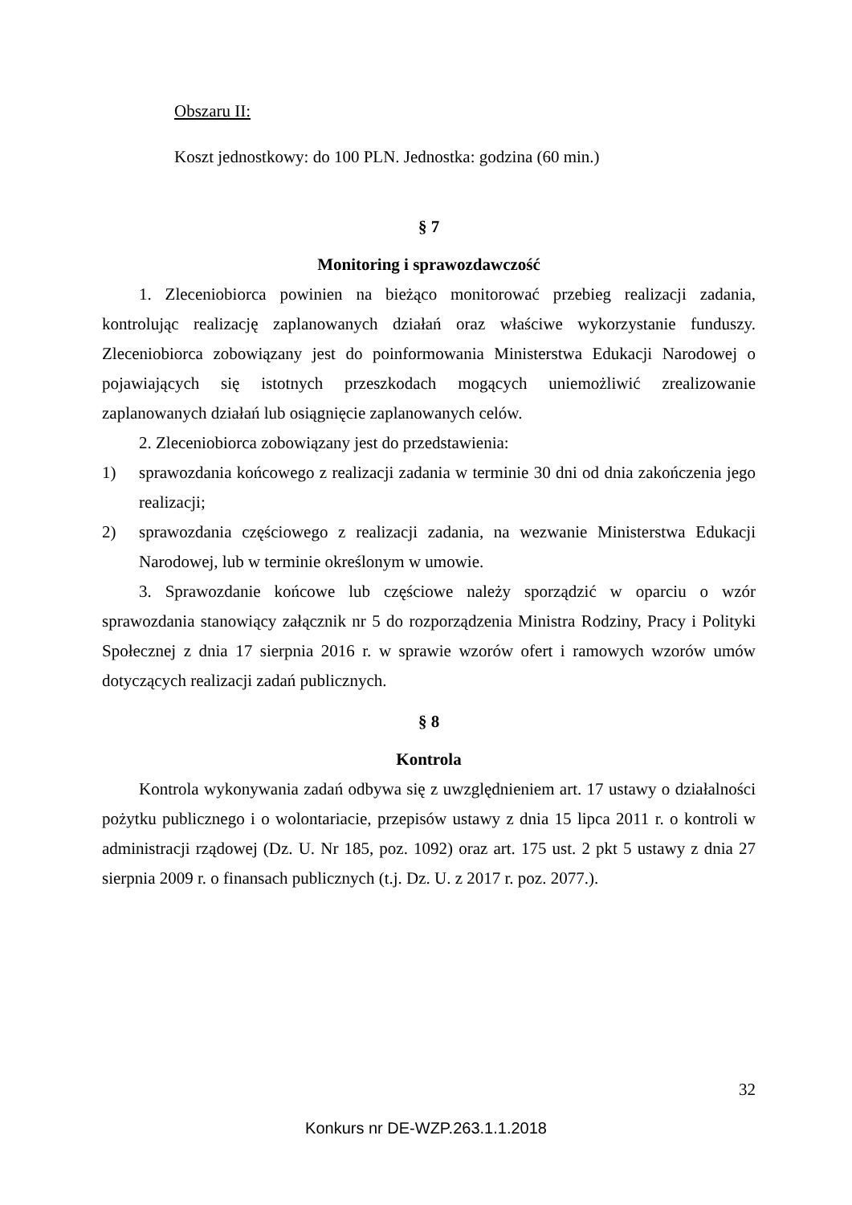Obszaru II:
Koszt jednostkowy: do 100 PLN. Jednostka: godzina (60 min.)
§ 7
Monitoring i sprawozdawczość
1. Zleceniobiorca powinien na bieżąco monitorować przebieg realizacji zadania, kontrolując realizację zaplanowanych działań oraz właściwe wykorzystanie funduszy. Zleceniobiorca zobowiązany jest do poinformowania Ministerstwa Edukacji Narodowej o pojawiających się istotnych przeszkodach mogących uniemożliwić zrealizowanie zaplanowanych działań lub osiągnięcie zaplanowanych celów.
2. Zleceniobiorca zobowiązany jest do przedstawienia:
1) sprawozdania końcowego z realizacji zadania w terminie 30 dni od dnia zakończenia jego realizacji;
2) sprawozdania częściowego z realizacji zadania, na wezwanie Ministerstwa Edukacji Narodowej, lub w terminie określonym w umowie.
3. Sprawozdanie końcowe lub częściowe należy sporządzić w oparciu o wzór sprawozdania stanowiący załącznik nr 5 do rozporządzenia Ministra Rodziny, Pracy i Polityki Społecznej z dnia 17 sierpnia 2016 r. w sprawie wzorów ofert i ramowych wzorów umów dotyczących realizacji zadań publicznych.
§ 8
Kontrola
Kontrola wykonywania zadań odbywa się z uwzględnieniem art. 17 ustawy o działalności pożytku publicznego i o wolontariacie, przepisów ustawy z dnia 15 lipca 2011 r. o kontroli w administracji rządowej (Dz. U. Nr 185, poz. 1092) oraz art. 175 ust. 2 pkt 5 ustawy z dnia 27 sierpnia 2009 r. o finansach publicznych (t.j. Dz. U. z 2017 r. poz. 2077.).
32
Konkurs nr DE-WZP.263.1.1.2018